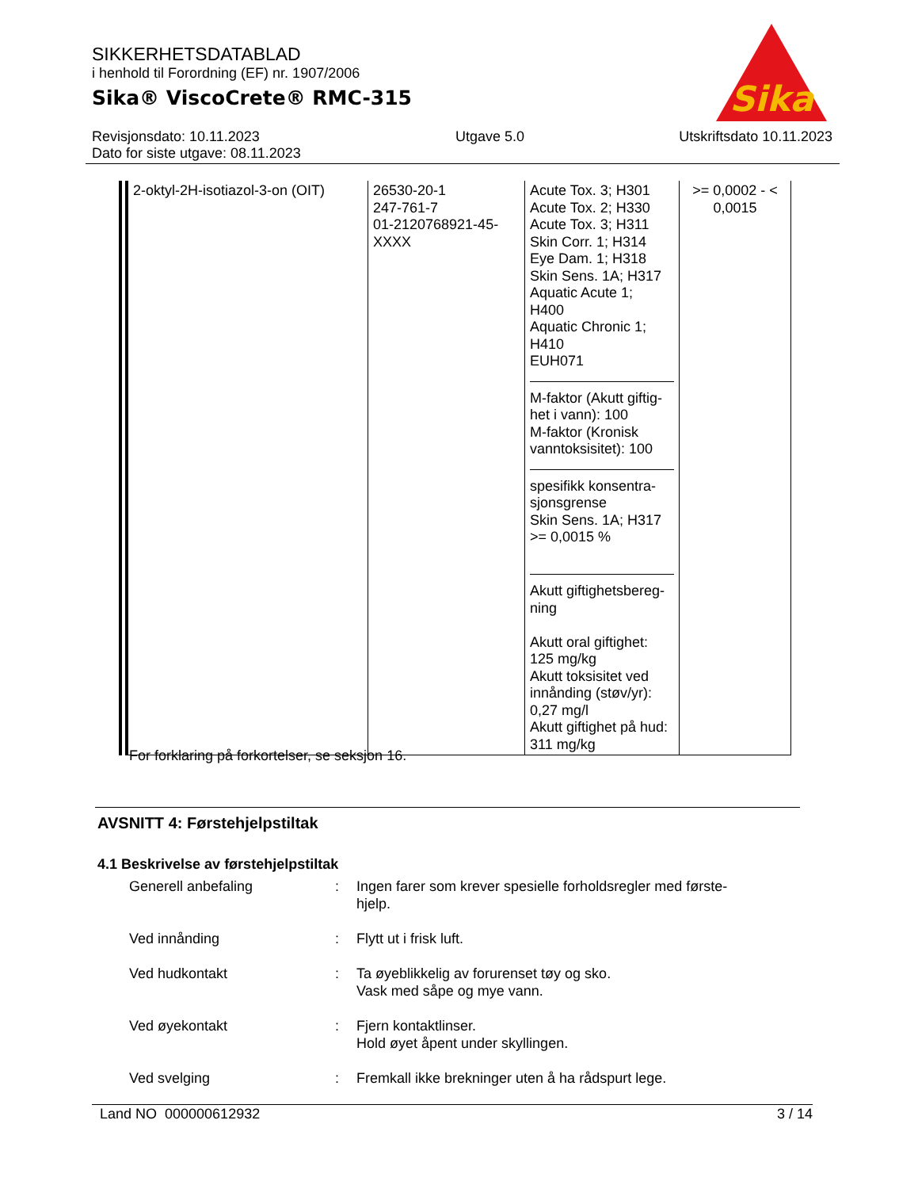SIKKERHETSDATABLAD
i henhold til Forordning (EF) nr. 1907/2006
Sika® ViscoCrete® RMC-315
Sika
®
Revisjonsdato: 10.11.2023
Dato for siste utgave: 08.11.2023
Utgave 5.0 Utskriftsdato 10.11.2023
| 2-oktyl-2H-isotiazol-3-on (OIT) | 26530-20-1 247-761-7 01-2120768921-45- XXXX | Acute Tox. 3; H301 Acute Tox. 2; H330 Acute Tox. 3; H311 Skin Corr. 1; H314 Eye Dam. 1; H318 Skin Sens. 1A; H317 Aquatic Acute 1; H400 Aquatic Chronic 1; H410 EUH071 M-faktor (Akutt giftig- het i vann): 100 M-faktor (Kronisk vanntoksisitet): 100 spesifikk konsentra- sjonsgrense Skin Sens. 1A; H317 >= 0,0015 % Akutt giftighetsbereg- ning Akutt oral giftighet: 125 mg/kg Akutt toksisitet ved innånding (støv/yr): 0,27 mg/l Akutt giftighet på hud: 311 mg/kg | >= 0,0002 - < 0,0015 |
For forklaring på forkortelser, se seksjon 16.
AVSNITT 4: Førstehjelpstiltak
4.1 Beskrivelse av førstehjelpstiltak
Generell anbefaling : Ingen farer som krever spesielle forholdsregler med første-hjelp.
Ved innånding : Flytt ut i frisk luft.
Ved hudkontakt : Ta øyeblikkelig av forurenset tøy og sko.
Vask med såpe og mye vann.
Ved øyekontakt : Fjern kontaktlinser.
Hold øyet åpent under skyllingen.
Ved svelging : Fremkall ikke brekninger uten å ha rådspurt lege.
Land NO 000000612932 3 / 14